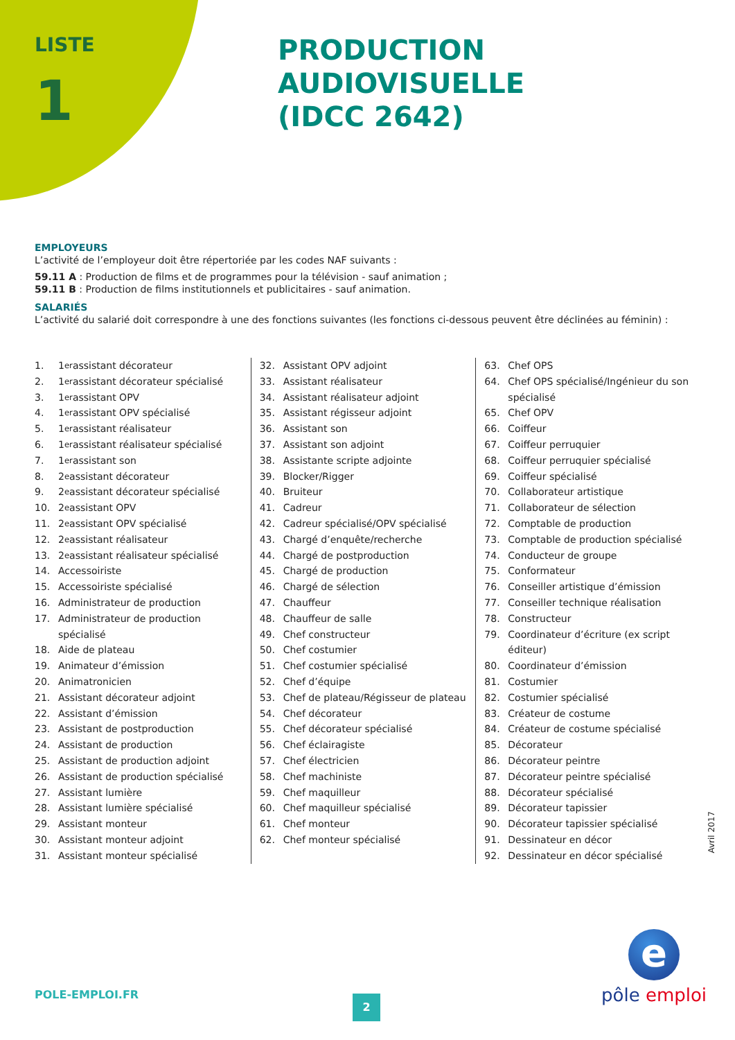LISTE
1
PRODUCTION AUDIOVISUELLE
(IDCC 2642)
EMPLOYEURS
L’activité de l’employeur doit être répertoriée par les codes NAF suivants :
59.11 A : Production de films et de programmes pour la télévision - sauf animation ;
59.11 B : Production de films institutionnels et publicitaires - sauf animation.
SALARIÉS
L’activité du salarié doit correspondre à une des fonctions suivantes (les fonctions ci-dessous peuvent être déclinées au féminin) :
1. 1<sup>er</sup> assistant décorateur
2. 1<sup>er</sup> assistant décorateur spécialisé
3. 1<sup>er</sup> assistant OPV
4. 1<sup>er</sup> assistant OPV spécialisé
5. 1<sup>er</sup> assistant réalisateur
6. 1<sup>er</sup> assistant réalisateur spécialisé
7. 1<sup>er</sup> assistant son
8. 2<sup>e</sup> assistant décorateur
9. 2<sup>e</sup> assistant décorateur spécialisé
10. 2<sup>e</sup> assistant OPV
11. 2<sup>e</sup> assistant OPV spécialisé
12. 2<sup>e</sup> assistant réalisateur
13. 2<sup>e</sup> assistant réalisateur spécialisé
14. Accessoiriste
15. Accessoiriste spécialisé
16. Administrateur de production
17. Administrateur de production spécialisé
18. Aide de plateau
19. Animateur d’émission
20. Animatronicien
21. Assistant décorateur adjoint
22. Assistant d’émission
23. Assistant de postproduction
24. Assistant de production
25. Assistant de production adjoint
26. Assistant de production spécialisé
27. Assistant lumière
28. Assistant lumière spécialisé
29. Assistant monteur
30. Assistant monteur adjoint
31. Assistant monteur spécialisé
32. Assistant OPV adjoint
33. Assistant réalisateur
34. Assistant réalisateur adjoint
35. Assistant régisseur adjoint
36. Assistant son
37. Assistant son adjoint
38. Assistante scripte adjointe
39. Blocker/Rigger
40. Bruiteur
41. Cadreur
42. Cadreur spécialisé/OPV spécialisé
43. Chargé d’enquête/recherche
44. Chargé de postproduction
45. Chargé de production
46. Chargé de sélection
47. Chauffeur
48. Chauffeur de salle
49. Chef constructeur
50. Chef costumier
51. Chef costumier spécialisé
52. Chef d’équipe
53. Chef de plateau/Régisseur de plateau
54. Chef décorateur
55. Chef décorateur spécialisé
56. Chef éclairagiste
57. Chef électricien
58. Chef machiniste
59. Chef maquilleur
60. Chef maquilleur spécialisé
61. Chef monteur
62. Chef monteur spécialisé
63. Chef OPS
64. Chef OPS spécialisé/Ingénieur du son spécialisé
65. Chef OPV
66. Coiffeur
67. Coiffeur perruquier
68. Coiffeur perruquier spécialisé
69. Coiffeur spécialisé
70. Collaborateur artistique
71. Collaborateur de sélection
72. Comptable de production
73. Comptable de production spécialisé
74. Conducteur de groupe
75. Conformateur
76. Conseiller artistique d’émission
77. Conseiller technique réalisation
78. Constructeur
79. Coordinateur d’écriture (ex script éditeur)
80. Coordinateur d’émission
81. Costumier
82. Costumier spécialisé
83. Créateur de costume
84. Créateur de costume spécialisé
85. Décorateur
86. Décorateur peintre
87. Décorateur peintre spécialisé
88. Décorateur spécialisé
89. Décorateur tapissier
90. Décorateur tapissier spécialisé
91. Dessinateur en décor
92. Dessinateur en décor spécialisé
Avril 2017
POLE-EMPLOI.FR 2
e
pôle emploi